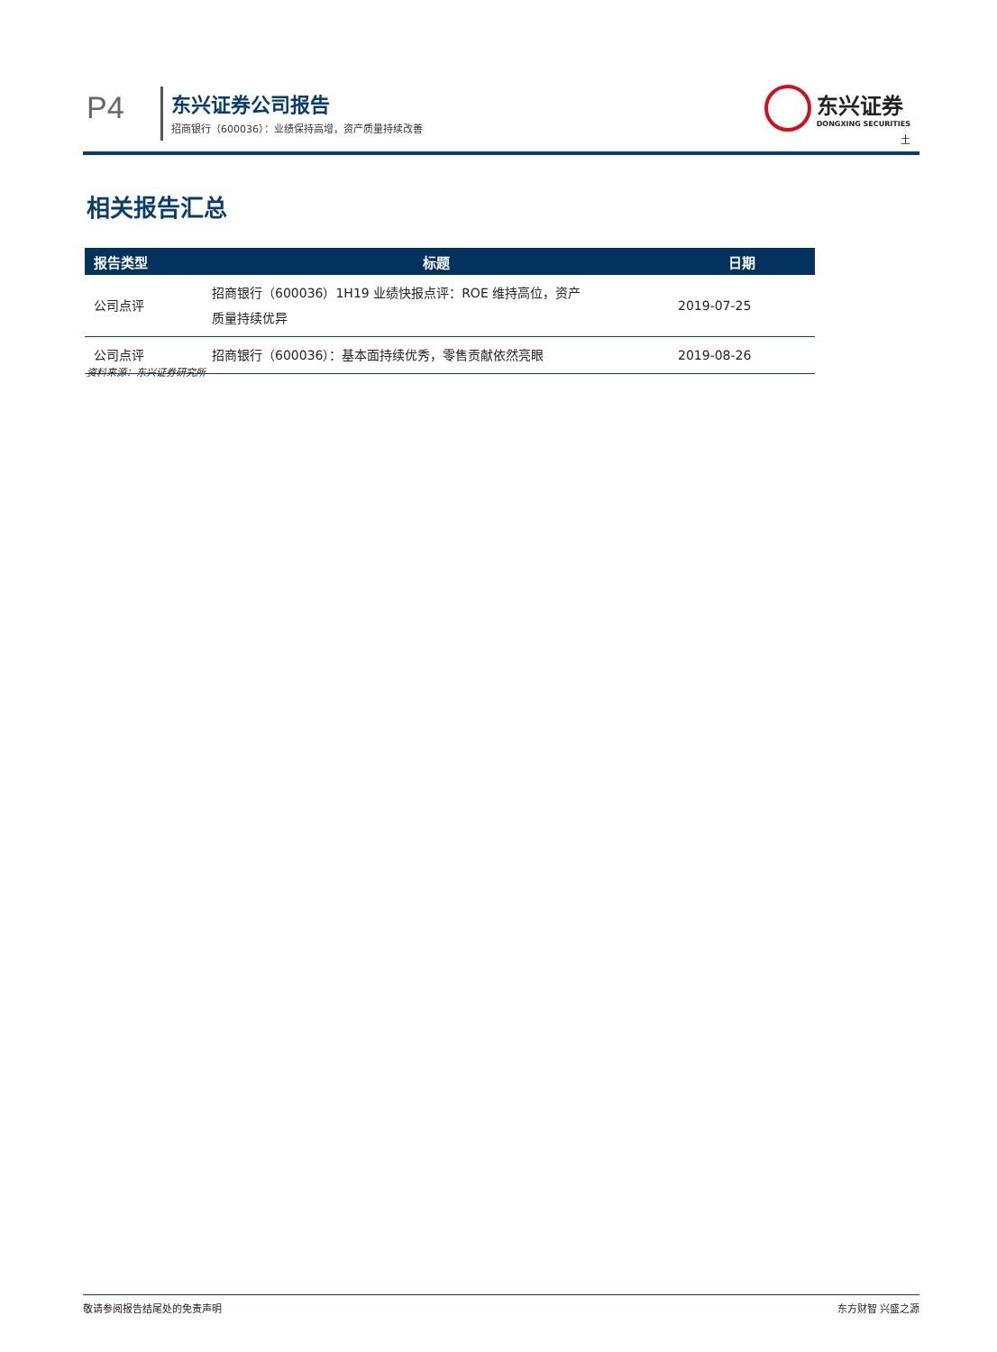P4 东兴证券公司报告
招商银行（600036）：业绩保持高增，资产质量持续改善
东兴证券 DONGXING SECURITIES
土
相关报告汇总
| 报告类型 | 标题 | 日期 |
| --- | --- | --- |
| 公司点评 | 招商银行（600036）1H19 业绩快报点评：ROE 维持高位，资产 质量持续优异 | 2019-07-25 |
| 公司点评 | 招商银行（600036）：基本面持续优秀，零售贡献依然亮眼 | 2019-08-26 |
资料来源：东兴证券研究所
敬请参阅报告结尾处的免责声明 东方财智 兴盛之源